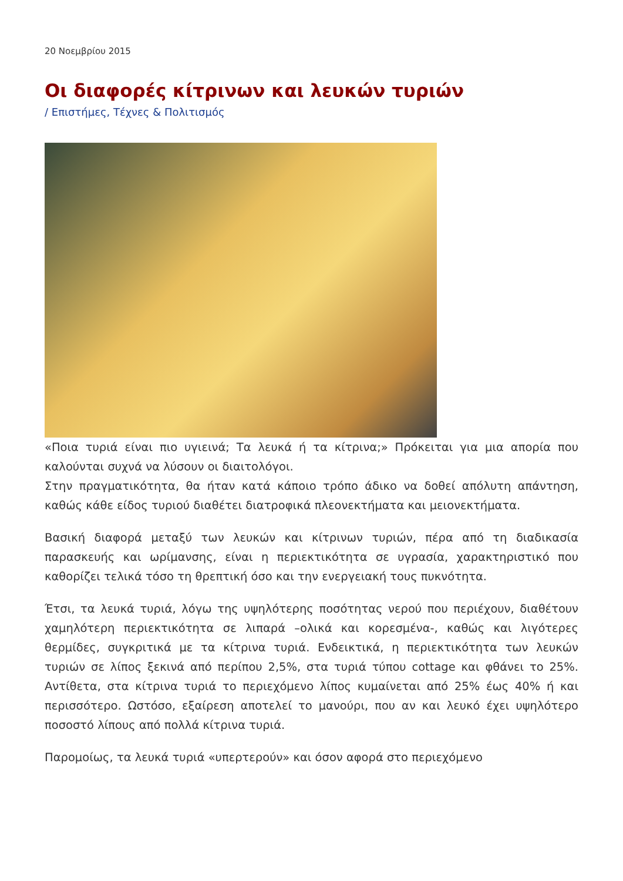20 Νοεμβρίου 2015
Οι διαφορές κίτρινων και λευκών τυριών
/ Επιστήμες, Τέχνες & Πολιτισμός
«Ποια τυριά είναι πιο υγιεινά; Τα λευκά ή τα κίτρινα;» Πρόκειται για μια απορία που καλούνται συχνά να λύσουν οι διαιτολόγοι.
Στην πραγματικότητα, θα ήταν κατά κάποιο τρόπο άδικο να δοθεί απόλυτη απάντηση, καθώς κάθε είδος τυριού διαθέτει διατροφικά πλεονεκτήματα και μειονεκτήματα.
Βασική διαφορά μεταξύ των λευκών και κίτρινων τυριών, πέρα από τη διαδικασία παρασκευής και ωρίμανσης, είναι η περιεκτικότητα σε υγρασία, χαρακτηριστικό που καθορίζει τελικά τόσο τη θρεπτική όσο και την ενεργειακή τους πυκνότητα.
Έτσι, τα λευκά τυριά, λόγω της υψηλότερης ποσότητας νερού που περιέχουν, διαθέτουν χαμηλότερη περιεκτικότητα σε λιπαρά –ολικά και κορεσμένα-, καθώς και λιγότερες θερμίδες, συγκριτικά με τα κίτρινα τυριά. Ενδεικτικά, η περιεκτικότητα των λευκών τυριών σε λίπος ξεκινά από περίπου 2,5%, στα τυριά τύπου cottage και φθάνει το 25%. Αντίθετα, στα κίτρινα τυριά το περιεχόμενο λίπος κυμαίνεται από 25% έως 40% ή και περισσότερο. Ωστόσο, εξαίρεση αποτελεί το μανούρι, που αν και λευκό έχει υψηλότερο ποσοστό λίπους από πολλά κίτρινα τυριά.
Παρομοίως, τα λευκά τυριά «υπερτερούν» και όσον αφορά στο περιεχόμενο